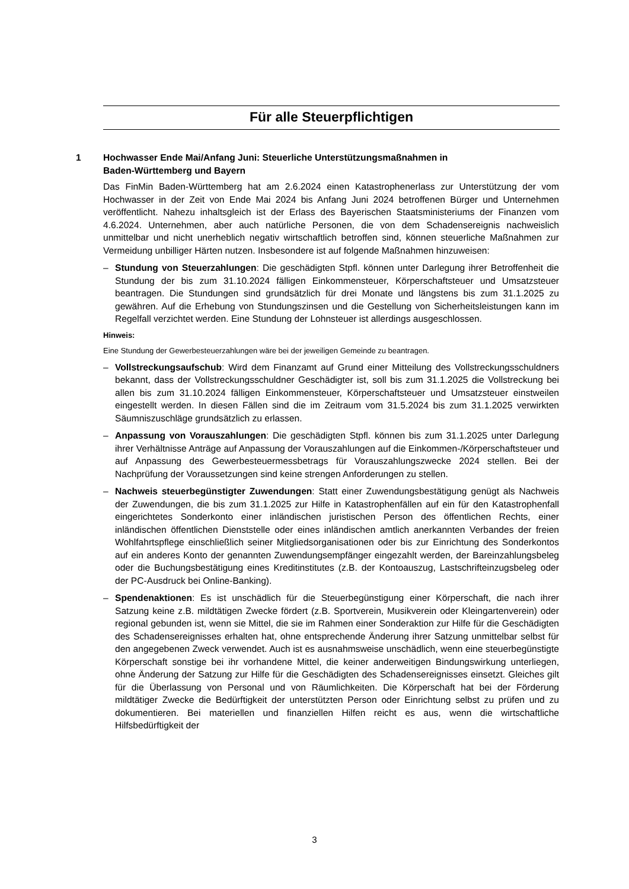Für alle Steuerpflichtigen
1 Hochwasser Ende Mai/Anfang Juni: Steuerliche Unterstützungsmaßnahmen in
Baden-Württemberg und Bayern
Das FinMin Baden-Württemberg hat am 2.6.2024 einen Katastrophenerlass zur Unterstützung der vom Hochwasser in der Zeit von Ende Mai 2024 bis Anfang Juni 2024 betroffenen Bürger und Unternehmen veröffentlicht. Nahezu inhaltsgleich ist der Erlass des Bayerischen Staatsministeriums der Finanzen vom 4.6.2024. Unternehmen, aber auch natürliche Personen, die von dem Schadensereignis nachweislich unmittelbar und nicht unerheblich negativ wirtschaftlich betroffen sind, können steuerliche Maßnahmen zur Vermeidung unbilliger Härten nutzen. Insbesondere ist auf folgende Maßnahmen hinzuweisen:
– Stundung von Steuerzahlungen: Die geschädigten Stpfl. können unter Darlegung ihrer Betroffenheit die Stundung der bis zum 31.10.2024 fälligen Einkommensteuer, Körperschaftsteuer und Umsatzsteuer beantragen. Die Stundungen sind grundsätzlich für drei Monate und längstens bis zum 31.1.2025 zu gewähren. Auf die Erhebung von Stundungszinsen und die Gestellung von Sicherheitsleistungen kann im Regelfall verzichtet werden. Eine Stundung der Lohnsteuer ist allerdings ausgeschlossen.
Hinweis:
Eine Stundung der Gewerbesteuerzahlungen wäre bei der jeweiligen Gemeinde zu beantragen.
– Vollstreckungsaufschub: Wird dem Finanzamt auf Grund einer Mitteilung des Vollstreckungsschuldners bekannt, dass der Vollstreckungsschuldner Geschädigter ist, soll bis zum 31.1.2025 die Vollstreckung bei allen bis zum 31.10.2024 fälligen Einkommensteuer, Körperschaftsteuer und Umsatzsteuer einstweilen eingestellt werden. In diesen Fällen sind die im Zeitraum vom 31.5.2024 bis zum 31.1.2025 verwirkten Säumniszuschläge grundsätzlich zu erlassen.
– Anpassung von Vorauszahlungen: Die geschädigten Stpfl. können bis zum 31.1.2025 unter Darlegung ihrer Verhältnisse Anträge auf Anpassung der Vorauszahlungen auf die Einkommen-/Körperschaftsteuer und auf Anpassung des Gewerbesteuermessbetrags für Vorauszahlungszwecke 2024 stellen. Bei der Nachprüfung der Voraussetzungen sind keine strengen Anforderungen zu stellen.
– Nachweis steuerbegünstigter Zuwendungen: Statt einer Zuwendungsbestätigung genügt als Nachweis der Zuwendungen, die bis zum 31.1.2025 zur Hilfe in Katastrophenfällen auf ein für den Katastrophenfall eingerichtetes Sonderkonto einer inländischen juristischen Person des öffentlichen Rechts, einer inländischen öffentlichen Dienststelle oder eines inländischen amtlich anerkannten Verbandes der freien Wohlfahrtspflege einschließlich seiner Mitgliedsorganisationen oder bis zur Einrichtung des Sonderkontos auf ein anderes Konto der genannten Zuwendungsempfänger eingezahlt werden, der Bareinzahlungsbeleg oder die Buchungsbestätigung eines Kreditinstitutes (z.B. der Kontoauszug, Lastschrifteinzugsbeleg oder der PC-Ausdruck bei Online-Banking).
– Spendenaktionen: Es ist unschädlich für die Steuerbegünstigung einer Körperschaft, die nach ihrer Satzung keine z.B. mildtätigen Zwecke fördert (z.B. Sportverein, Musikverein oder Kleingartenverein) oder regional gebunden ist, wenn sie Mittel, die sie im Rahmen einer Sonderaktion zur Hilfe für die Geschädigten des Schadensereignisses erhalten hat, ohne entsprechende Änderung ihrer Satzung unmittelbar selbst für den angegebenen Zweck verwendet. Auch ist es ausnahmsweise unschädlich, wenn eine steuerbegünstigte Körperschaft sonstige bei ihr vorhandene Mittel, die keiner anderweitigen Bindungswirkung unterliegen, ohne Änderung der Satzung zur Hilfe für die Geschädigten des Schadensereignisses einsetzt. Gleiches gilt für die Überlassung von Personal und von Räumlichkeiten. Die Körperschaft hat bei der Förderung mildtätiger Zwecke die Bedürftigkeit der unterstützten Person oder Einrichtung selbst zu prüfen und zu dokumentieren. Bei materiellen und finanziellen Hilfen reicht es aus, wenn die wirtschaftliche Hilfsbedürftigkeit der
3